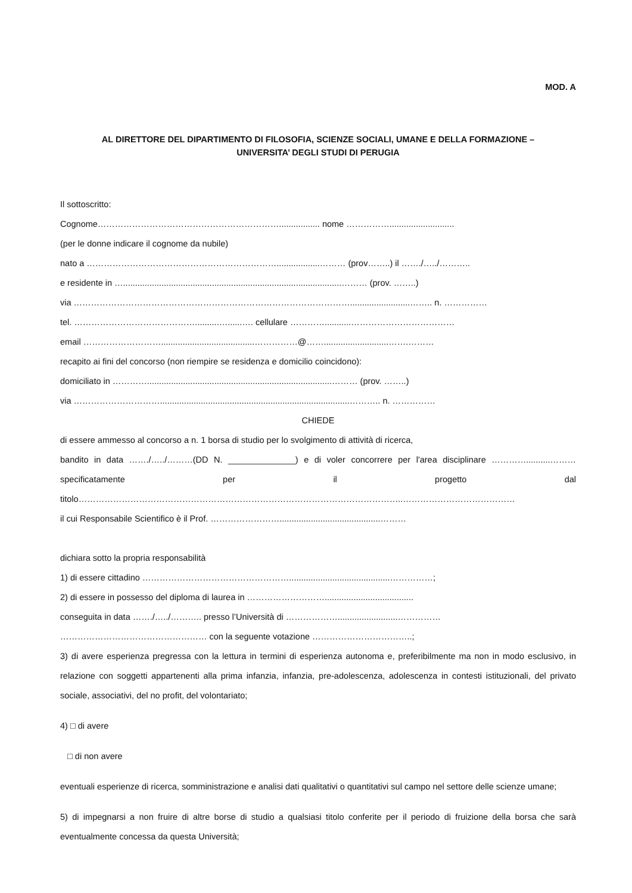MOD. A
AL DIRETTORE DEL DIPARTIMENTO DI FILOSOFIA, SCIENZE SOCIALI, UMANE E DELLA FORMAZIONE –
UNIVERSITA’ DEGLI STUDI DI PERUGIA
Il sottoscritto:
Cognome………………………………………………………................. nome ……………...........................
(per le donne indicare il cognome da nubile)
nato a …………………………………………………………..................……… (prov……..) il ……./…../………..
e residente in …...........................................................................................……… (prov. ……..)
via …………………………………………………………………………………….........................…….. n. ……………
tel. ……………………………………..........…......…. cellulare …………...........………………………………
email ……………………….......................................……………@……...........................…….………
recapito ai fini del concorso (non riempire se residenza e domicilio coincidono):
domiciliato in ………….............................................................................……… (prov. ……..)
via …………………………...............................................................................……….. n. ……………
CHIEDE
di essere ammesso al concorso a n. 1 borsa di studio per lo svolgimento di attività di ricerca,
bandito in data ……./…../………(DD N. ______________) e di voler concorrere per l'area disciplinare …………..........……… specificatamente per il progetto dal titolo…………………………………………………………………………………………………..…………………………………
il cui Responsabile Scientifico è il Prof. ……………………..........................................………
dichiara sotto la propria responsabilità
1) di essere cittadino ……………………………………………..........................................……………;
2) di essere in possesso del diploma di laurea in ……………………….....................................
conseguita in data ……./…../……….. presso l’Università di ……………….........................……………
…………………………………………… con la seguente votazione ……………………………..;
3) di avere esperienza pregressa con la lettura in termini di esperienza autonoma e, preferibilmente ma non in modo esclusivo, in relazione con soggetti appartenenti alla prima infanzia, infanzia, pre-adolescenza, adolescenza in contesti istituzionali, del privato sociale, associativi, del no profit, del volontariato;
4) □ di avere
□ di non avere
eventuali esperienze di ricerca, somministrazione e analisi dati qualitativi o quantitativi sul campo nel settore delle scienze umane;
5) di impegnarsi a non fruire di altre borse di studio a qualsiasi titolo conferite per il periodo di fruizione della borsa che sarà eventualmente concessa da questa Università;